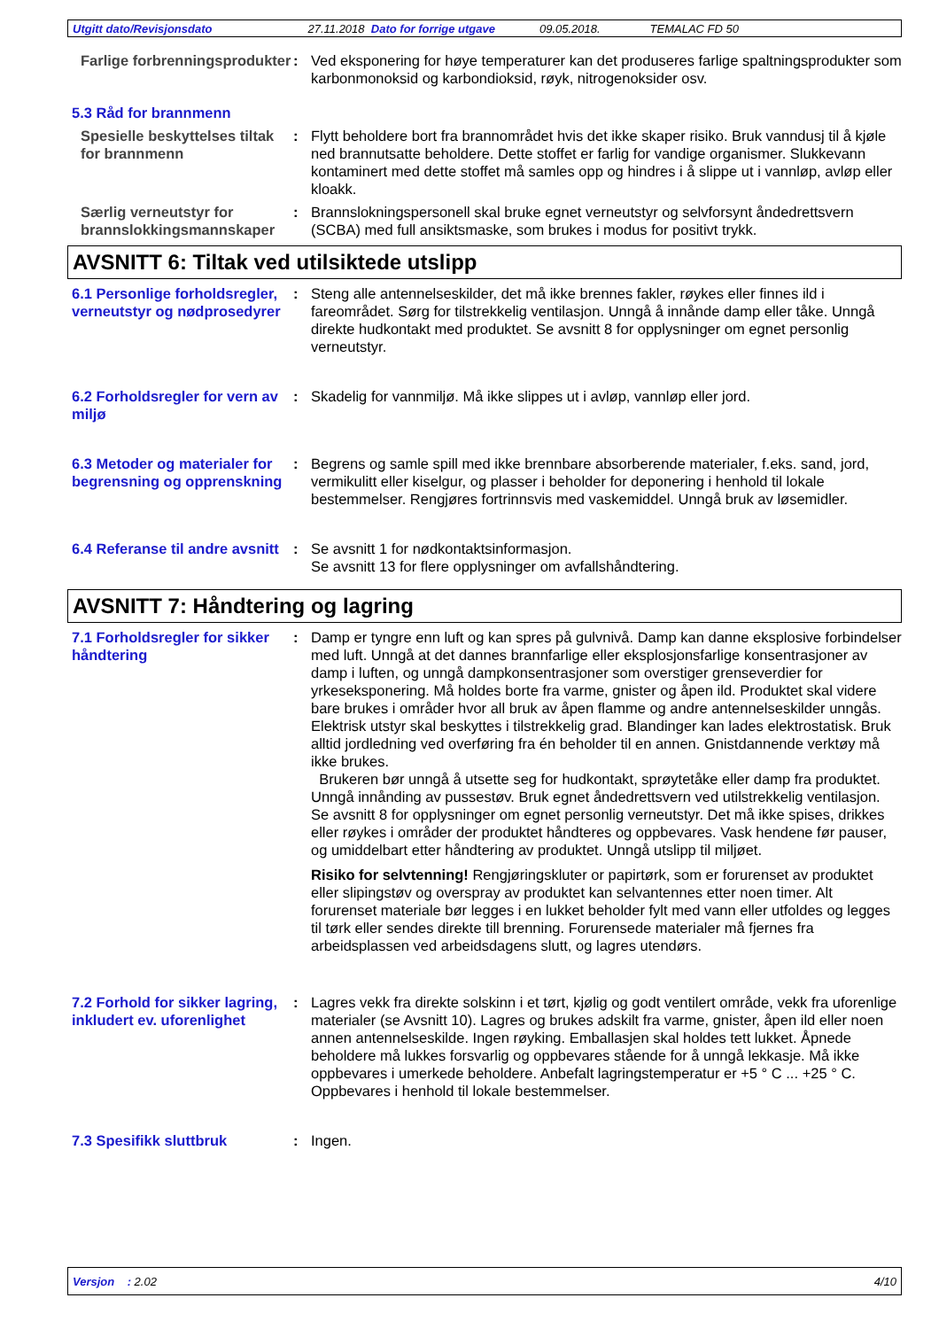Utgitt dato/Revisjonsdato 27.11.2018 Dato for forrige utgave 09.05.2018. TEMALAC FD 50
Farlige forbrenningsprodukter
: Ved eksponering for høye temperaturer kan det produseres farlige spaltningsprodukter som karbonmonoksid og karbondioksid, røyk, nitrogenoksider osv.
5.3 Råd for brannmenn
Spesielle beskyttelses tiltak for brannmenn
: Flytt beholdere bort fra brannområdet hvis det ikke skaper risiko. Bruk vanndusj til å kjøle ned brannutsatte beholdere. Dette stoffet er farlig for vandige organismer. Slukkevann kontaminert med dette stoffet må samles opp og hindres i å slippe ut i vannløp, avløp eller kloakk.
Særlig verneutstyr for brannslokkingsmannskaper
: Brannslokningspersonell skal bruke egnet verneutstyr og selvforsynt åndedrettsvern (SCBA) med full ansiktsmaske, som brukes i modus for positivt trykk.
AVSNITT 6: Tiltak ved utilsiktede utslipp
6.1 Personlige forholdsregler, verneutstyr og nødprosedyrer
: Steng alle antennelseskilder, det må ikke brennes fakler, røykes eller finnes ild i fareområdet. Sørg for tilstrekkelig ventilasjon. Unngå å innånde damp eller tåke. Unngå direkte hudkontakt med produktet. Se avsnitt 8 for opplysninger om egnet personlig verneutstyr.
6.2 Forholdsregler for vern av miljø
: Skadelig for vannmiljø. Må ikke slippes ut i avløp, vannløp eller jord.
6.3 Metoder og materialer for begrensning og opprenskning
: Begrens og samle spill med ikke brennbare absorberende materialer, f.eks. sand, jord, vermikulitt eller kiselgur, og plasser i beholder for deponering i henhold til lokale bestemmelser. Rengjøres fortrinnsvis med vaskemiddel. Unngå bruk av løsemidler.
6.4 Referanse til andre avsnitt
: Se avsnitt 1 for nødkontaktsinformasjon.
Se avsnitt 13 for flere opplysninger om avfallshåndtering.
AVSNITT 7: Håndtering og lagring
7.1 Forholdsregler for sikker håndtering
: Damp er tyngre enn luft og kan spres på gulvnivå. Damp kan danne eksplosive forbindelser med luft. Unngå at det dannes brannfarlige eller eksplosjonsfarlige konsentrasjoner av damp i luften, og unngå dampkonsentrasjoner som overstiger grenseverdier for yrkeseksponering. Må holdes borte fra varme, gnister og åpen ild. Produktet skal videre bare brukes i områder hvor all bruk av åpen flamme og andre antennelseskilder unngås. Elektrisk utstyr skal beskyttes i tilstrekkelig grad. Blandinger kan lades elektrostatisk. Bruk alltid jordledning ved overføring fra én beholder til en annen. Gnistdannende verktøy må ikke brukes.
Brukeren bør unngå å utsette seg for hudkontakt, sprøytetåke eller damp fra produktet. Unngå innånding av pussestøv. Bruk egnet åndedrettsvern ved utilstrekkelig ventilasjon. Se avsnitt 8 for opplysninger om egnet personlig verneutstyr. Det må ikke spises, drikkes eller røykes i områder der produktet håndteres og oppbevares. Vask hendene før pauser, og umiddelbart etter håndtering av produktet. Unngå utslipp til miljøet.
Risiko for selvtenning! Rengjøringskluter or papirtørk, som er forurenset av produktet eller slipingstøv og overspray av produktet kan selvantennes etter noen timer. Alt forurenset materiale bør legges i en lukket beholder fylt med vann eller utfoldes og legges til tørk eller sendes direkte till brenning. Forurensede materialer må fjernes fra arbeidsplassen ved arbeidsdagens slutt, og lagres utendørs.
7.2 Forhold for sikker lagring, inkludert ev. uforenlighet
: Lagres vekk fra direkte solskinn i et tørt, kjølig og godt ventilert område, vekk fra uforenlige materialer (se Avsnitt 10). Lagres og brukes adskilt fra varme, gnister, åpen ild eller noen annen antennelseskilde. Ingen røyking. Emballasjen skal holdes tett lukket. Åpnede beholdere må lukkes forsvarlig og oppbevares stående for å unngå lekkasje. Må ikke oppbevares i umerkede beholdere. Anbefalt lagringstemperatur er +5 ° C ... +25 ° C. Oppbevares i henhold til lokale bestemmelser.
7.3 Spesifikk sluttbruk : Ingen.
Versjon : 2.02 4/10